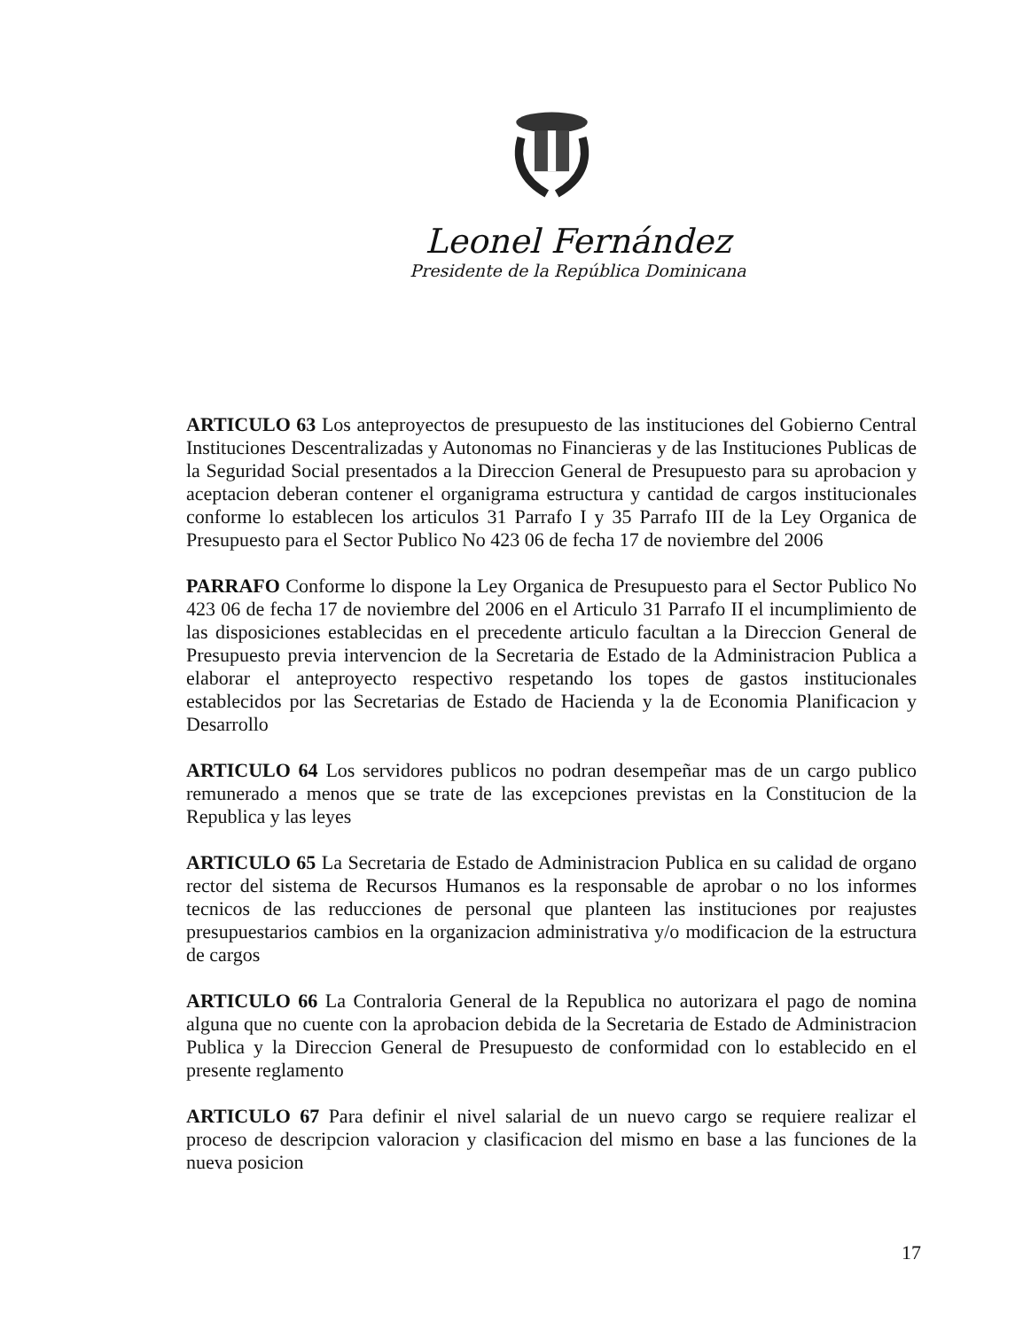Leonel Fernández
Presidente de la República Dominicana
ARTICULO 63 Los anteproyectos de presupuesto de las instituciones del Gobierno Central Instituciones Descentralizadas y Autonomas no Financieras y de las Instituciones Publicas de la Seguridad Social presentados a la Direccion General de Presupuesto para su aprobacion y aceptacion deberan contener el organigrama estructura y cantidad de cargos institucionales conforme lo establecen los articulos 31 Parrafo I y 35 Parrafo III de la Ley Organica de Presupuesto para el Sector Publico No 423 06 de fecha 17 de noviembre del 2006
PARRAFO Conforme lo dispone la Ley Organica de Presupuesto para el Sector Publico No 423 06 de fecha 17 de noviembre del 2006 en el Articulo 31 Parrafo II el incumplimiento de las disposiciones establecidas en el precedente articulo facultan a la Direccion General de Presupuesto previa intervencion de la Secretaria de Estado de la Administracion Publica a elaborar el anteproyecto respectivo respetando los topes de gastos institucionales establecidos por las Secretarias de Estado de Hacienda y la de Economia Planificacion y Desarrollo
ARTICULO 64 Los servidores publicos no podran desempeñar mas de un cargo publico remunerado a menos que se trate de las excepciones previstas en la Constitucion de la Republica y las leyes
ARTICULO 65 La Secretaria de Estado de Administracion Publica en su calidad de organo rector del sistema de Recursos Humanos es la responsable de aprobar o no los informes tecnicos de las reducciones de personal que planteen las instituciones por reajustes presupuestarios cambios en la organizacion administrativa y/o modificacion de la estructura de cargos
ARTICULO 66 La Contraloria General de la Republica no autorizara el pago de nomina alguna que no cuente con la aprobacion debida de la Secretaria de Estado de Administracion Publica y la Direccion General de Presupuesto de conformidad con lo establecido en el presente reglamento
ARTICULO 67 Para definir el nivel salarial de un nuevo cargo se requiere realizar el proceso de descripcion valoracion y clasificacion del mismo en base a las funciones de la nueva posicion
17